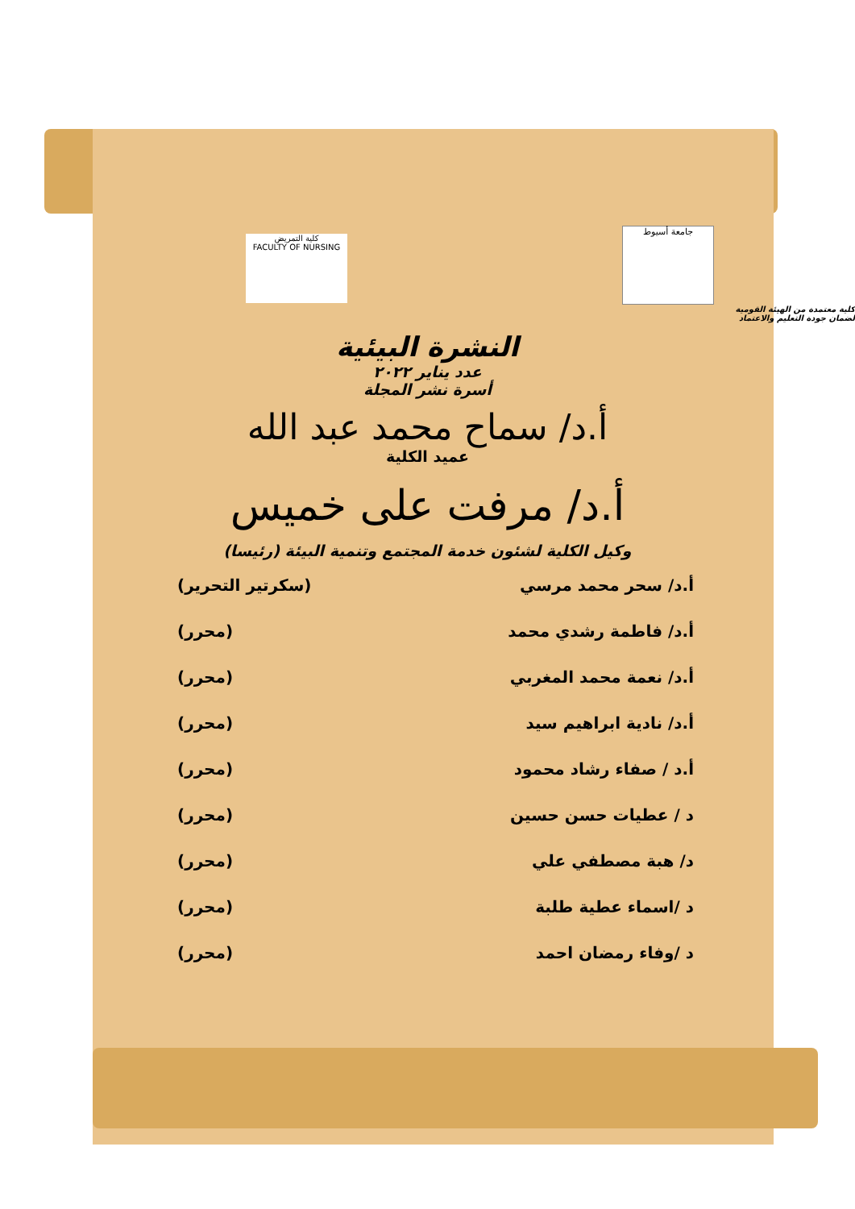جامعة أسيوط
كلية التمريض
FACULTY OF NURSING
كلية معتمدة من الهيئة القومية
لضمان جودة التعليم والاعتماد
النشرة البيئية
عدد يناير ٢٠٢٢
أسرة نشر المجلة
أ.د/ سماح محمد عبد الله
عميد الكلية
أ.د/ مرفت على خميس
وكيل الكلية لشئون خدمة المجتمع وتنمية البيئة (رئيسا)
أ.د/ سحر محمد مرسي (سكرتير التحرير)
أ.د/ فاطمة رشدي محمد (محرر)
أ.د/ نعمة محمد المغربي (محرر)
أ.د/ نادية ابراهيم سيد (محرر)
أ.د / صفاء رشاد محمود (محرر)
د / عطيات حسن حسين (محرر)
د/ هبة مصطفي علي (محرر)
د /اسماء عطية طلبة (محرر)
د /وفاء رمضان احمد (محرر)